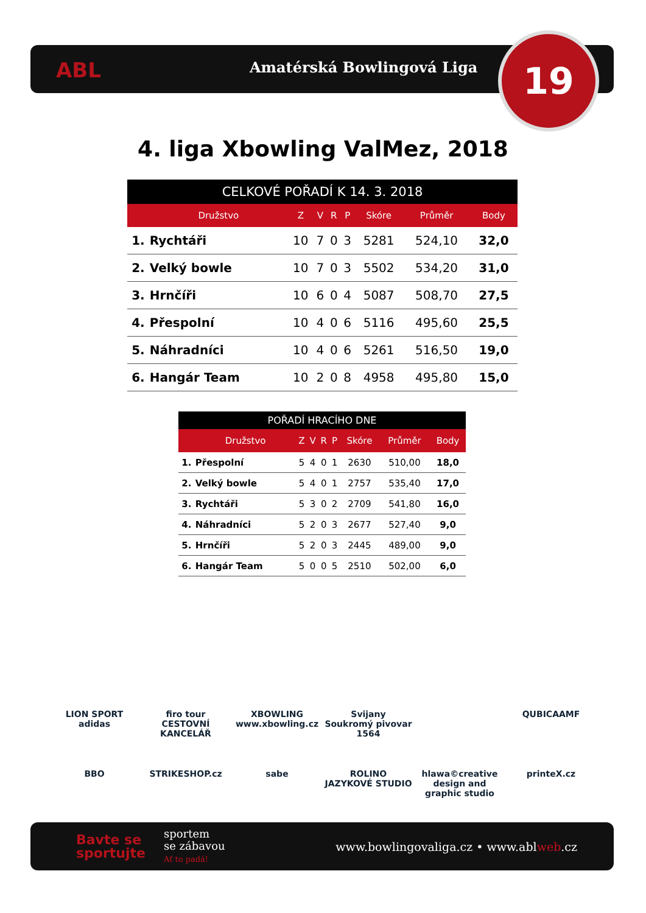ABL Amatérská Bowlingová Liga 19
4. liga Xbowling ValMez, 2018
CELKOVÉ POŘADÍ K 14. 3. 2018
| | Družstvo | Z | V | R | P | Skóre | Průměr | Body |
| --- | --- | --- | --- | --- | --- | --- | --- | --- |
| 1. | Rychtáři | 10 | 7 | 0 | 3 | 5281 | 524,10 | 32,0 |
| 2. | Velký bowle | 10 | 7 | 0 | 3 | 5502 | 534,20 | 31,0 |
| 3. | Hrnčíři | 10 | 6 | 0 | 4 | 5087 | 508,70 | 27,5 |
| 4. | Přespolní | 10 | 4 | 0 | 6 | 5116 | 495,60 | 25,5 |
| 5. | Náhradníci | 10 | 4 | 0 | 6 | 5261 | 516,50 | 19,0 |
| 6. | Hangár Team | 10 | 2 | 0 | 8 | 4958 | 495,80 | 15,0 |
POŘADÍ HRACÍHO DNE
| | Družstvo | Z | V | R | P | Skóre | Průměr | Body |
| --- | --- | --- | --- | --- | --- | --- | --- | --- |
| 1. | Přespolní | 5 | 4 | 0 | 1 | 2630 | 510,00 | 18,0 |
| 2. | Velký bowle | 5 | 4 | 0 | 1 | 2757 | 535,40 | 17,0 |
| 3. | Rychtáři | 5 | 3 | 0 | 2 | 2709 | 541,80 | 16,0 |
| 4. | Náhradníci | 5 | 2 | 0 | 3 | 2677 | 527,40 | 9,0 |
| 5. | Hrnčíři | 5 | 2 | 0 | 3 | 2445 | 489,00 | 9,0 |
| 6. | Hangár Team | 5 | 0 | 0 | 5 | 2510 | 502,00 | 6,0 |
LION SPORT
adidas
firo tour
CESTOVNÍ KANCELÁŘ
XBOWLING
www.xbowling.cz
Svijany
Soukromý pivovar 1564
QUBICAAMF
BBO
STRIKESHOP.cz
sabe
ROLINO
JAZYKOVÉ STUDIO
hlawa©creative
design and graphic studio
printeX.cz
Bavte se
sportujte
sportem
se zábavou
Ať to padá!
www.bowlingovaliga.cz • www.ablweb.cz